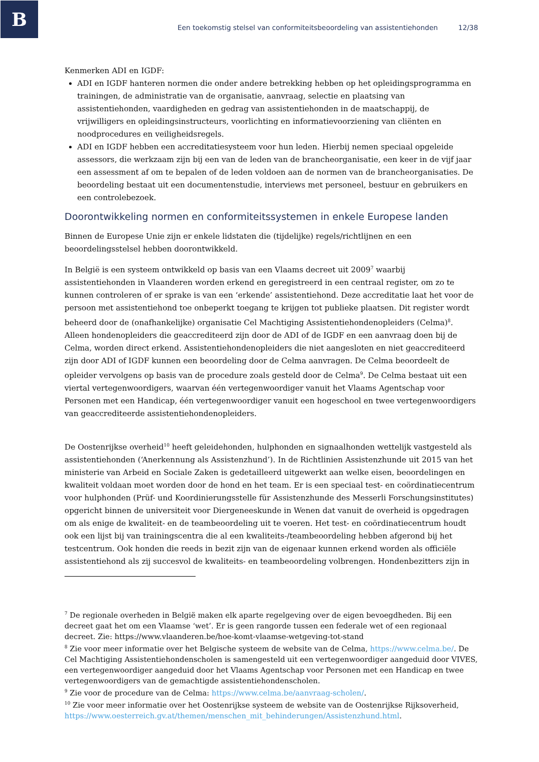B
Een toekomstig stelsel van conformiteitsbeoordeling van assistentiehonden 12/38
Kenmerken ADI en IGDF:
ADI en IGDF hanteren normen die onder andere betrekking hebben op het opleidingsprogramma en trainingen, de administratie van de organisatie, aanvraag, selectie en plaatsing van assistentiehonden, vaardigheden en gedrag van assistentiehonden in de maatschappij, de vrijwilligers en opleidingsinstructeurs, voorlichting en informatievoorziening van cliënten en noodprocedures en veiligheidsregels.
ADI en IGDF hebben een accreditatiesysteem voor hun leden. Hierbij nemen speciaal opgeleide assessors, die werkzaam zijn bij een van de leden van de brancheorganisatie, een keer in de vijf jaar een assessment af om te bepalen of de leden voldoen aan de normen van de brancheorganisaties. De beoordeling bestaat uit een documentenstudie, interviews met personeel, bestuur en gebruikers en een controlebezoek.
Doorontwikkeling normen en conformiteitssystemen in enkele Europese landen
Binnen de Europese Unie zijn er enkele lidstaten die (tijdelijke) regels/richtlijnen en een beoordelingsstelsel hebben doorontwikkeld.
In België is een systeem ontwikkeld op basis van een Vlaams decreet uit 2009<sup>7</sup> waarbij assistentiehonden in Vlaanderen worden erkend en geregistreerd in een centraal register, om zo te kunnen controleren of er sprake is van een ‘erkende’ assistentiehond. Deze accreditatie laat het voor de persoon met assistentiehond toe onbeperkt toegang te krijgen tot publieke plaatsen. Dit register wordt beheerd door de (onafhankelijke) organisatie Cel Machtiging Assistentiehondenopleiders (Celma)<sup>8</sup>. Alleen hondenopleiders die geaccrediteerd zijn door de ADI of de IGDF en een aanvraag doen bij de Celma, worden direct erkend. Assistentiehondenopleiders die niet aangesloten en niet geaccrediteerd zijn door ADI of IGDF kunnen een beoordeling door de Celma aanvragen. De Celma beoordeelt de opleider vervolgens op basis van de procedure zoals gesteld door de Celma<sup>9</sup>. De Celma bestaat uit een viertal vertegenwoordigers, waarvan één vertegenwoordiger vanuit het Vlaams Agentschap voor Personen met een Handicap, één vertegenwoordiger vanuit een hogeschool en twee vertegenwoordigers van geaccrediteerde assistentiehondenopleiders.
De Oostenrijkse overheid<sup>10</sup> heeft geleidehonden, hulphonden en signaalhonden wettelijk vastgesteld als assistentiehonden (‘Anerkennung als Assistenzhund’). In de Richtlinien Assistenzhunde uit 2015 van het ministerie van Arbeid en Sociale Zaken is gedetailleerd uitgewerkt aan welke eisen, beoordelingen en kwaliteit voldaan moet worden door de hond en het team. Er is een speciaal test- en coördinatiecentrum voor hulphonden (Prüf- und Koordinierungsstelle für Assistenzhunde des Messerli Forschungsinstitutes) opgericht binnen de universiteit voor Diergeneeskunde in Wenen dat vanuit de overheid is opgedragen om als enige de kwaliteit- en de teambeoordeling uit te voeren. Het test- en coördinatiecentrum houdt ook een lijst bij van trainingscentra die al een kwaliteits-/teambeoordeling hebben afgerond bij het testcentrum. Ook honden die reeds in bezit zijn van de eigenaar kunnen erkend worden als officiële assistentiehond als zij succesvol de kwaliteits- en teambeoordeling volbrengen. Hondenbezitters zijn in
<sup>7</sup> De regionale overheden in België maken elk aparte regelgeving over de eigen bevoegdheden. Bij een decreet gaat het om een Vlaamse ‘wet’. Er is geen rangorde tussen een federale wet of een regionaal decreet. Zie: https://www.vlaanderen.be/hoe-komt-vlaamse-wetgeving-tot-stand
<sup>8</sup> Zie voor meer informatie over het Belgische systeem de website van de Celma, https://www.celma.be/. De Cel Machtiging Assistentiehondenscholen is samengesteld uit een vertegenwoordiger aangeduid door VIVES, een vertegenwoordiger aangeduid door het Vlaams Agentschap voor Personen met een Handicap en twee vertegenwoordigers van de gemachtigde assistentiehondenscholen.
<sup>9</sup> Zie voor de procedure van de Celma: https://www.celma.be/aanvraag-scholen/.
<sup>10</sup> Zie voor meer informatie over het Oostenrijkse systeem de website van de Oostenrijkse Rijksoverheid, https://www.oesterreich.gv.at/themen/menschen_mit_behinderungen/Assistenzhund.html.